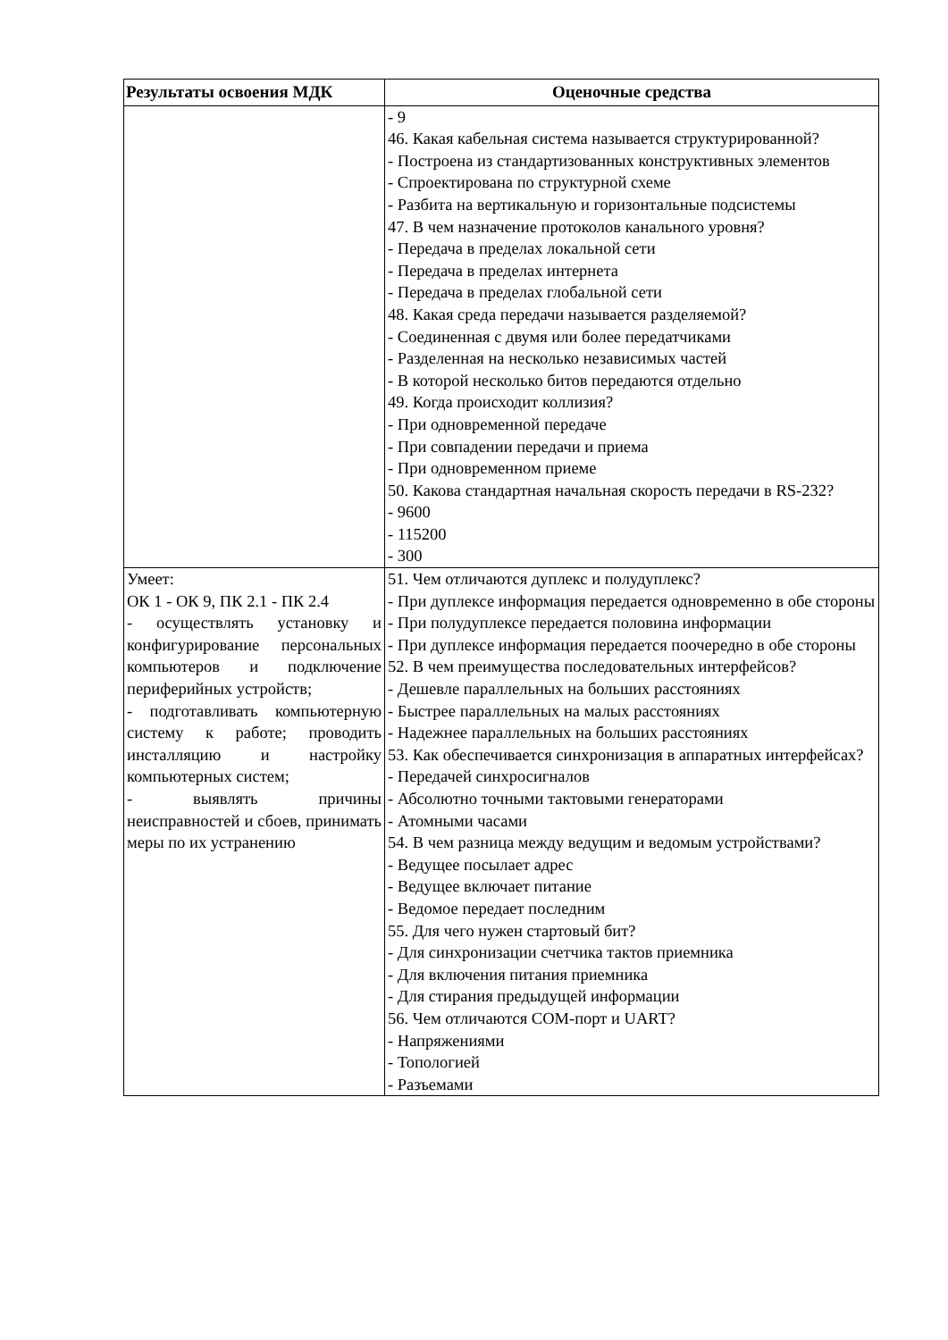| Результаты освоения МДК | Оценочные средства |
| --- | --- |
| | - 9 46. Какая кабельная система называется структурированной? - Построена из стандартизованных конструктивных элементов - Спроектирована по структурной схеме - Разбита на вертикальную и горизонтальные подсистемы 47. В чем назначение протоколов канального уровня? - Передача в пределах локальной сети - Передача в пределах интернета - Передача в пределах глобальной сети 48. Какая среда передачи называется разделяемой? - Соединенная с двумя или более передатчиками - Разделенная на несколько независимых частей - В которой несколько битов передаются отдельно 49. Когда происходит коллизия? - При одновременной передаче - При совпадении передачи и приема - При одновременном приеме 50. Какова стандартная начальная скорость передачи в RS-232? - 9600 - 115200 - 300 |
| Умеет: ОК 1 - ОК 9, ПК 2.1 - ПК 2.4 - осуществлять установку и конфигурирование персональных компьютеров и подключение периферийных устройств; - подготавливать компьютерную систему к работе; проводить инсталляцию и настройку компьютерных систем; - выявлять причины неисправностей и сбоев, принимать меры по их устранению | 51. Чем отличаются дуплекс и полудуплекс? - При дуплексе информация передается одновременно в обе стороны - При полудуплексе передается половина информации - При дуплексе информация передается поочередно в обе стороны 52. В чем преимущества последовательных интерфейсов? - Дешевле параллельных на больших расстояниях - Быстрее параллельных на малых расстояниях - Надежнее параллельных на больших расстояниях 53. Как обеспечивается синхронизация в аппаратных интерфейсах? - Передачей синхросигналов - Абсолютно точными тактовыми генераторами - Атомными часами 54. В чем разница между ведущим и ведомым устройствами? - Ведущее посылает адрес - Ведущее включает питание - Ведомое передает последним 55. Для чего нужен стартовый бит? - Для синхронизации счетчика тактов приемника - Для включения питания приемника - Для стирания предыдущей информации 56. Чем отличаются COM-порт и UART? - Напряжениями - Топологией - Разъемами |